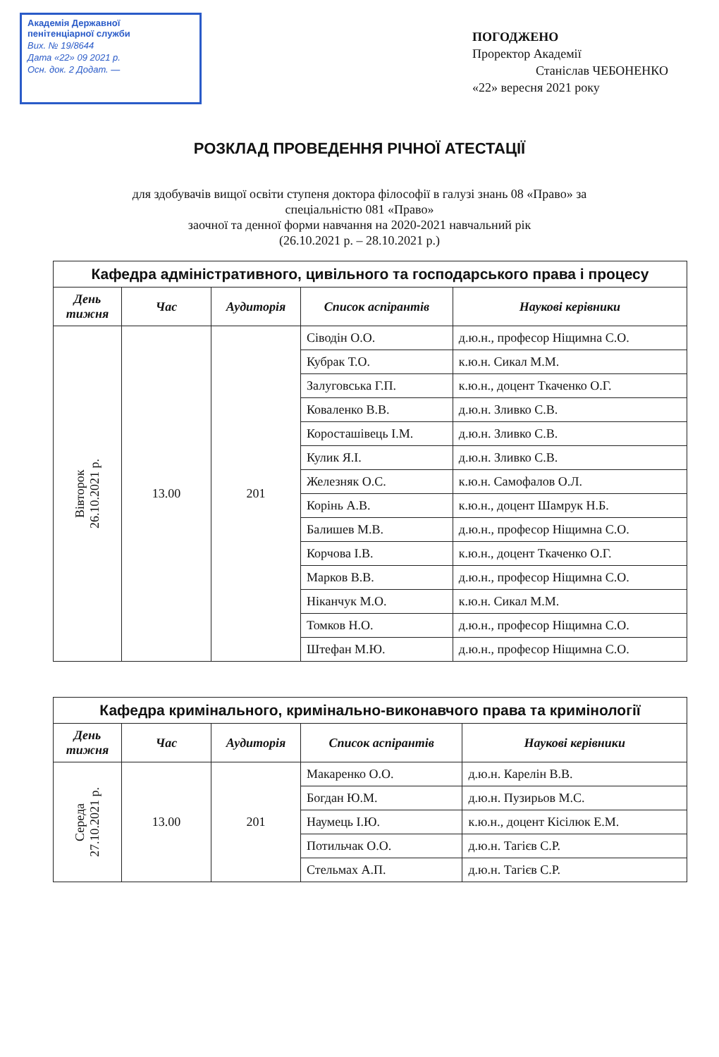Академія Державної
пенітенціарної служби
Вих. № 19/8644
Дата «22» 09 2021 р.
Осн. док. 2 Додат. —
ПОГОДЖЕНО
Проректор Академії
Станіслав ЧЕБОНЕНКО
«22» вересня 2021 року
РОЗКЛАД ПРОВЕДЕННЯ РІЧНОЇ АТЕСТАЦІЇ
для здобувачів вищої освіти ступеня доктора філософії в галузі знань 08 «Право» за
спеціальністю 081 «Право»
заочної та денної форми навчання на 2020-2021 навчальний рік
(26.10.2021 р. – 28.10.2021 р.)
| Кафедра адміністративного, цивільного та господарського права і процесу | | | | |
| День тижня | Час | Аудиторія | Список аспірантів | Наукові керівники |
| Вівторок 26.10.2021 р. | 13.00 | 201 | Сіводін О.О. | д.ю.н., професор Ніщимна С.О. |
| | | | Кубрак Т.О. | к.ю.н. Сикал М.М. |
| | | | Залуговська Г.П. | к.ю.н., доцент Ткаченко О.Г. |
| | | | Коваленко В.В. | д.ю.н. Зливко С.В. |
| | | | Коросташівець І.М. | д.ю.н. Зливко С.В. |
| | | | Кулик Я.І. | д.ю.н. Зливко С.В. |
| | | | Железняк О.С. | к.ю.н. Самофалов О.Л. |
| | | | Корінь А.В. | к.ю.н., доцент Шамрук Н.Б. |
| | | | Балишев М.В. | д.ю.н., професор Ніщимна С.О. |
| | | | Корчова І.В. | к.ю.н., доцент Ткаченко О.Г. |
| | | | Марков В.В. | д.ю.н., професор Ніщимна С.О. |
| | | | Ніканчук М.О. | к.ю.н. Сикал М.М. |
| | | | Томков Н.О. | д.ю.н., професор Ніщимна С.О. |
| | | | Штефан М.Ю. | д.ю.н., професор Ніщимна С.О. |
| Кафедра кримінального, кримінально-виконавчого права та кримінології | | | | |
| День тижня | Час | Аудиторія | Список аспірантів | Наукові керівники |
| Середа 27.10.2021 р. | 13.00 | 201 | Макаренко О.О. | д.ю.н. Карелін В.В. |
| | | | Богдан Ю.М. | д.ю.н. Пузирьов М.С. |
| | | | Наумець І.Ю. | к.ю.н., доцент Кісілюк Е.М. |
| | | | Потильчак О.О. | д.ю.н. Тагієв С.Р. |
| | | | Стельмах А.П. | д.ю.н. Тагієв С.Р. |